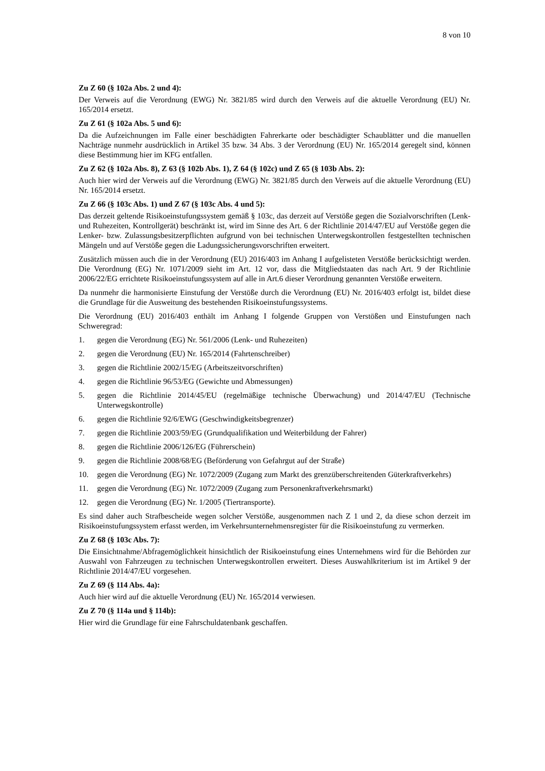8 von 10
Zu Z 60 (§ 102a Abs. 2 und 4):
Der Verweis auf die Verordnung (EWG) Nr. 3821/85 wird durch den Verweis auf die aktuelle Verordnung (EU) Nr. 165/2014 ersetzt.
Zu Z 61 (§ 102a Abs. 5 und 6):
Da die Aufzeichnungen im Falle einer beschädigten Fahrerkarte oder beschädigter Schaublätter und die manuellen Nachträge nunmehr ausdrücklich in Artikel 35 bzw. 34 Abs. 3 der Verordnung (EU) Nr. 165/2014 geregelt sind, können diese Bestimmung hier im KFG entfallen.
Zu Z 62 (§ 102a Abs. 8), Z 63 (§ 102b Abs. 1), Z 64 (§ 102c) und Z 65 (§ 103b Abs. 2):
Auch hier wird der Verweis auf die Verordnung (EWG) Nr. 3821/85 durch den Verweis auf die aktuelle Verordnung (EU) Nr. 165/2014 ersetzt.
Zu Z 66 (§ 103c Abs. 1) und Z 67 (§ 103c Abs. 4 und 5):
Das derzeit geltende Risikoeinstufungssystem gemäß § 103c, das derzeit auf Verstöße gegen die Sozialvorschriften (Lenk- und Ruhezeiten, Kontrollgerät) beschränkt ist, wird im Sinne des Art. 6 der Richtlinie 2014/47/EU auf Verstöße gegen die Lenker- bzw. Zulassungsbesitzerpflichten aufgrund von bei technischen Unterwegskontrollen festgestellten technischen Mängeln und auf Verstöße gegen die Ladungssicherungsvorschriften erweitert.
Zusätzlich müssen auch die in der Verordnung (EU) 2016/403 im Anhang I aufgelisteten Verstöße berücksichtigt werden. Die Verordnung (EG) Nr. 1071/2009 sieht im Art. 12 vor, dass die Mitgliedstaaten das nach Art. 9 der Richtlinie 2006/22/EG errichtete Risikoeinstufungssystem auf alle in Art.6 dieser Verordnung genannten Verstöße erweitern.
Da nunmehr die harmonisierte Einstufung der Verstöße durch die Verordnung (EU) Nr. 2016/403 erfolgt ist, bildet diese die Grundlage für die Ausweitung des bestehenden Risikoeinstufungssystems.
Die Verordnung (EU) 2016/403 enthält im Anhang I folgende Gruppen von Verstößen und Einstufungen nach Schweregrad:
1. gegen die Verordnung (EG) Nr. 561/2006 (Lenk- und Ruhezeiten)
2. gegen die Verordnung (EU) Nr. 165/2014 (Fahrtenschreiber)
3. gegen die Richtlinie 2002/15/EG (Arbeitszeitvorschriften)
4. gegen die Richtlinie 96/53/EG (Gewichte und Abmessungen)
5. gegen die Richtlinie 2014/45/EU (regelmäßige technische Überwachung) und 2014/47/EU (Technische Unterwegskontrolle)
6. gegen die Richtlinie 92/6/EWG (Geschwindigkeitsbegrenzer)
7. gegen die Richtlinie 2003/59/EG (Grundqualifikation und Weiterbildung der Fahrer)
8. gegen die Richtlinie 2006/126/EG (Führerschein)
9. gegen die Richtlinie 2008/68/EG (Beförderung von Gefahrgut auf der Straße)
10. gegen die Verordnung (EG) Nr. 1072/2009 (Zugang zum Markt des grenzüberschreitenden Güterkraftverkehrs)
11. gegen die Verordnung (EG) Nr. 1072/2009 (Zugang zum Personenkraftverkehrsmarkt)
12. gegen die Verordnung (EG) Nr. 1/2005 (Tiertransporte).
Es sind daher auch Strafbescheide wegen solcher Verstöße, ausgenommen nach Z 1 und 2, da diese schon derzeit im Risikoeinstufungssystem erfasst werden, im Verkehrsunternehmensregister für die Risikoeinstufung zu vermerken.
Zu Z 68 (§ 103c Abs. 7):
Die Einsichtnahme/Abfragemöglichkeit hinsichtlich der Risikoeinstufung eines Unternehmens wird für die Behörden zur Auswahl von Fahrzeugen zu technischen Unterwegskontrollen erweitert. Dieses Auswahlkriterium ist im Artikel 9 der Richtlinie 2014/47/EU vorgesehen.
Zu Z 69 (§ 114 Abs. 4a):
Auch hier wird auf die aktuelle Verordnung (EU) Nr. 165/2014 verwiesen.
Zu Z 70 (§ 114a und § 114b):
Hier wird die Grundlage für eine Fahrschuldatenbank geschaffen.